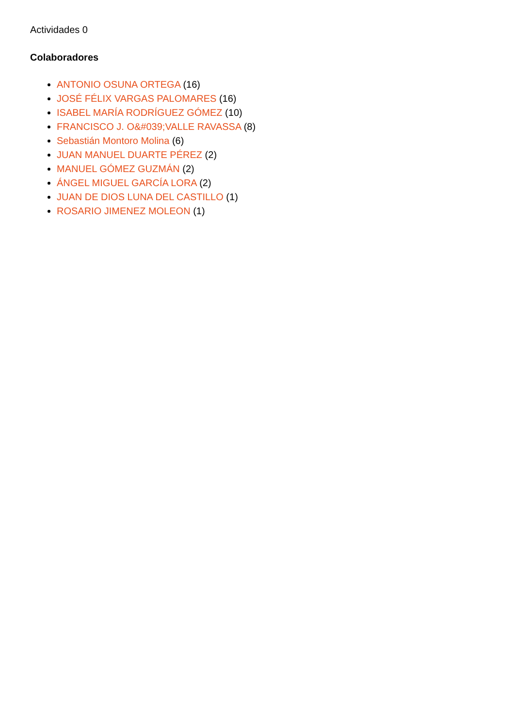Actividades 0
Colaboradores
ANTONIO OSUNA ORTEGA (16)
JOSÉ FÉLIX VARGAS PALOMARES (16)
ISABEL MARÍA RODRÍGUEZ GÓMEZ (10)
FRANCISCO J. O&#039;VALLE RAVASSA (8)
Sebastián Montoro Molina (6)
JUAN MANUEL DUARTE PÉREZ (2)
MANUEL GÓMEZ GUZMÁN (2)
ÁNGEL MIGUEL GARCÍA LORA (2)
JUAN DE DIOS LUNA DEL CASTILLO (1)
ROSARIO JIMENEZ MOLEON (1)